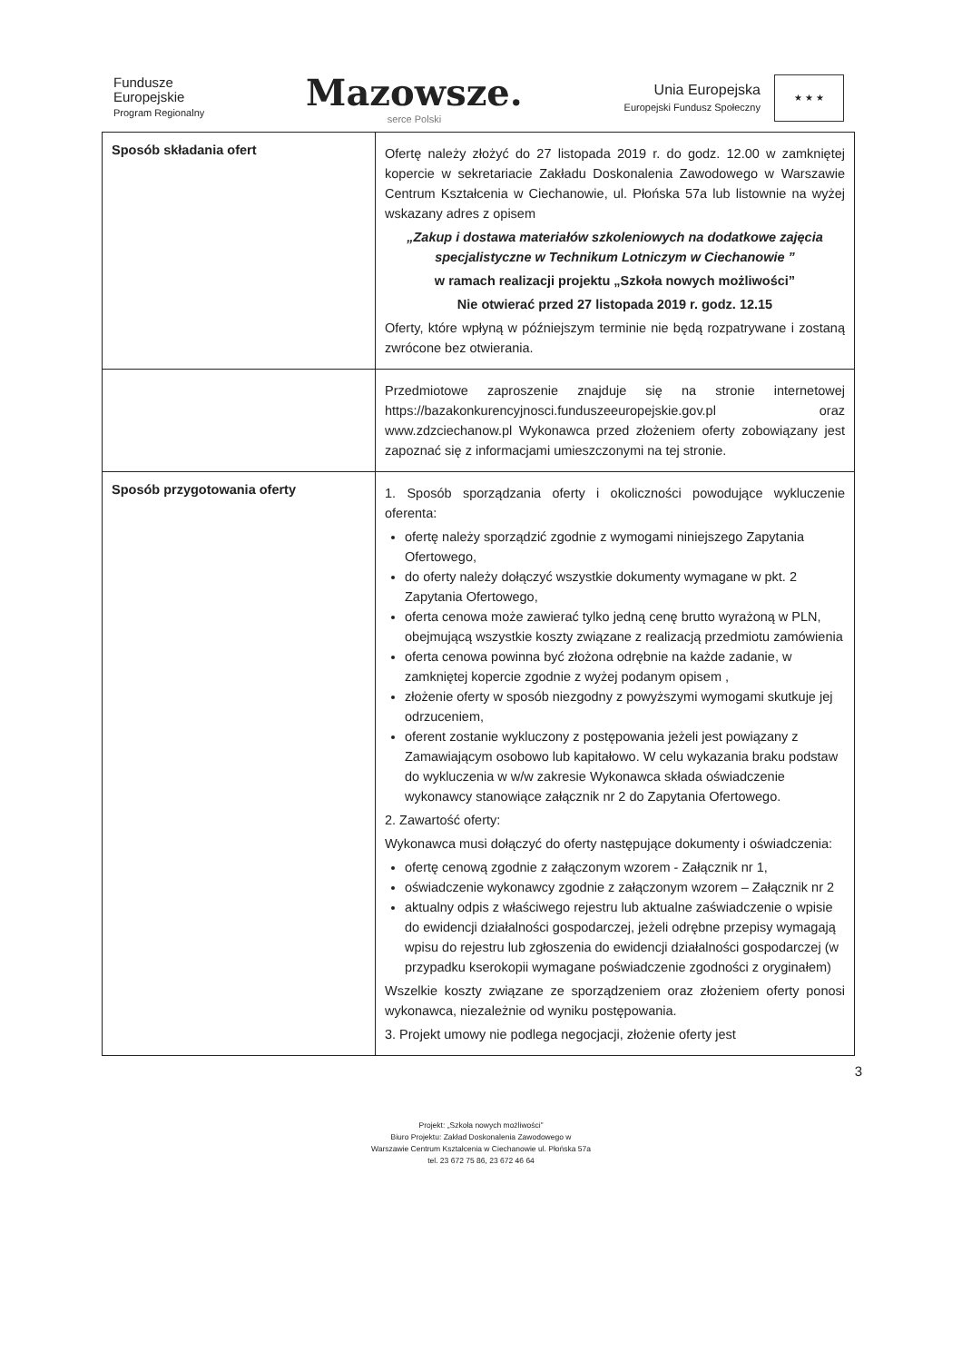Fundusze
Europejskie
Program Regionalny
Mazowsze.
serce Polski
Unia Europejska
Europejski Fundusz Społeczny
★ ★ ★
| Sposób składania ofert | Ofertę należy złożyć do 27 listopada 2019 r. do godz. 12.00 w zamkniętej kopercie w sekretariacie Zakładu Doskonalenia Zawodowego w Warszawie Centrum Kształcenia w Ciechanowie, ul. Płońska 57a lub listownie na wyżej wskazany adres z opisem „Zakup i dostawa materiałów szkoleniowych na dodatkowe zajęcia specjalistyczne w Technikum Lotniczym w Ciechanowie ” w ramach realizacji projektu „Szkoła nowych możliwości” Nie otwierać przed 27 listopada 2019 r. godz. 12.15 Oferty, które wpłyną w późniejszym terminie nie będą rozpatrywane i zostaną zwrócone bez otwierania. |
| | Przedmiotowe zaproszenie znajduje się na stronie internetowej https://bazakonkurencyjnosci.funduszeeuropejskie.gov.pl oraz www.zdzciechanow.pl Wykonawca przed złożeniem oferty zobowiązany jest zapoznać się z informacjami umieszczonymi na tej stronie. |
| Sposób przygotowania oferty | 1. Sposób sporządzania oferty i okoliczności powodujące wykluczenie oferenta: ofertę należy sporządzić zgodnie z wymogami niniejszego Zapytania Ofertowego, do oferty należy dołączyć wszystkie dokumenty wymagane w pkt. 2 Zapytania Ofertowego, oferta cenowa może zawierać tylko jedną cenę brutto wyrażoną w PLN, obejmującą wszystkie koszty związane z realizacją przedmiotu zamówienia oferta cenowa powinna być złożona odrębnie na każde zadanie, w zamkniętej kopercie zgodnie z wyżej podanym opisem , złożenie oferty w sposób niezgodny z powyższymi wymogami skutkuje jej odrzuceniem, oferent zostanie wykluczony z postępowania jeżeli jest powiązany z Zamawiającym osobowo lub kapitałowo. W celu wykazania braku podstaw do wykluczenia w w/w zakresie Wykonawca składa oświadczenie wykonawcy stanowiące załącznik nr 2 do Zapytania Ofertowego. 2. Zawartość oferty: Wykonawca musi dołączyć do oferty następujące dokumenty i oświadczenia: ofertę cenową zgodnie z załączonym wzorem - Załącznik nr 1, oświadczenie wykonawcy zgodnie z załączonym wzorem – Załącznik nr 2 aktualny odpis z właściwego rejestru lub aktualne zaświadczenie o wpisie do ewidencji działalności gospodarczej, jeżeli odrębne przepisy wymagają wpisu do rejestru lub zgłoszenia do ewidencji działalności gospodarczej (w przypadku kserokopii wymagane poświadczenie zgodności z oryginałem) Wszelkie koszty związane ze sporządzeniem oraz złożeniem oferty ponosi wykonawca, niezależnie od wyniku postępowania. 3. Projekt umowy nie podlega negocjacji, złożenie oferty jest |
3
Projekt: „Szkoła nowych możliwości”
Biuro Projektu: Zakład Doskonalenia Zawodowego w
Warszawie Centrum Kształcenia w Ciechanowie ul. Płońska 57a
tel. 23 672 75 86, 23 672 46 64